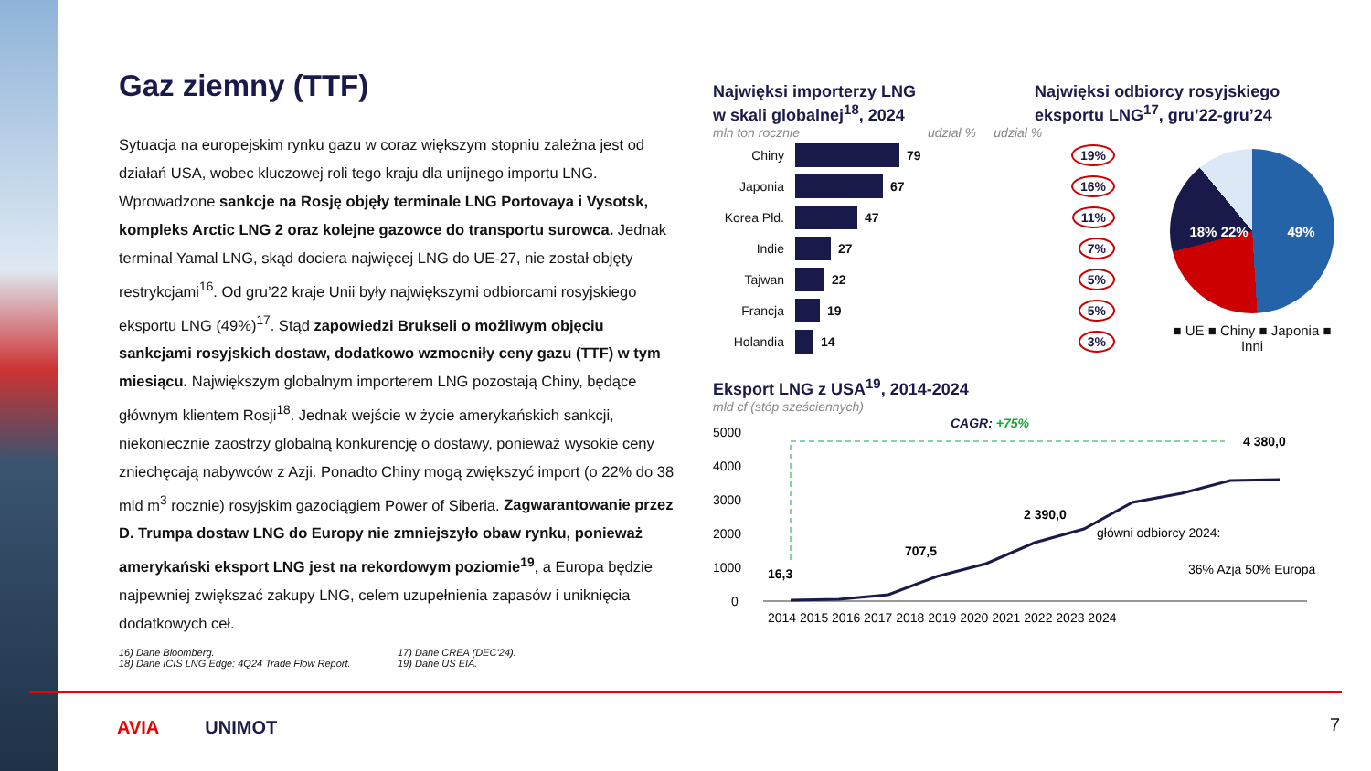Gaz ziemny (TTF)
Sytuacja na europejskim rynku gazu w coraz większym stopniu zależna jest od działań USA, wobec kluczowej roli tego kraju dla unijnego importu LNG. Wprowadzone sankcje na Rosję objęły terminale LNG Portovaya i Vysotsk, kompleks Arctic LNG 2 oraz kolejne gazowce do transportu surowca. Jednak terminal Yamal LNG, skąd dociera najwięcej LNG do UE-27, nie został objęty restrykcjami<sup>16</sup>. Od gru’22 kraje Unii były największymi odbiorcami rosyjskiego eksportu LNG (49%)<sup>17</sup>. Stąd zapowiedzi Brukseli o możliwym objęciu sankcjami rosyjskich dostaw, dodatkowo wzmocniły ceny gazu (TTF) w tym miesiącu. Największym globalnym importerem LNG pozostają Chiny, będące głównym klientem Rosji<sup>18</sup>. Jednak wejście w życie amerykańskich sankcji, niekoniecznie zaostrzy globalną konkurencję o dostawy, ponieważ wysokie ceny zniechęcają nabywców z Azji. Ponadto Chiny mogą zwiększyć import (o 22% do 38 mld m<sup>3</sup> rocznie) rosyjskim gazociągiem Power of Siberia. Zagwarantowanie przez D. Trumpa dostaw LNG do Europy nie zmniejszyło obaw rynku, ponieważ amerykański eksport LNG jest na rekordowym poziomie<sup>19</sup>, a Europa będzie najpewniej zwiększać zakupy LNG, celem uzupełnienia zapasów i uniknięcia dodatkowych ceł.
16) Dane Bloomberg.
18) Dane ICIS LNG Edge: 4Q24 Trade Flow Report.
17) Dane CREA (DEC’24).
19) Dane US EIA.
Najwięksi importerzy LNG
w skali globalnej<sup>18</sup>, 2024
Najwięksi odbiorcy rosyjskiego
eksportu LNG<sup>17</sup>, gru’22-gru’24
mln ton rocznie udział % udział %
Chiny 79 19%
Japonia 67 16%
Korea Płd. 47 11%
Indie 27 7%
Tajwan 22 5%
Francja 19 5%
Holandia 14 3%
18% 22% 49%
■ UE ■ Chiny ■ Japonia ■ Inni
Eksport LNG z USA<sup>19</sup>, 2014-2024
mld cf (stóp sześciennych)
CAGR: +75%
5000
4000
3000
2000
1000
0
16,3
707,5
2 390,0
4 380,0
główni odbiorcy 2024:
36% Azja 50% Europa
2014 2015 2016 2017 2018 2019 2020 2021 2022 2023 2024
AVIA UNIMOT 7